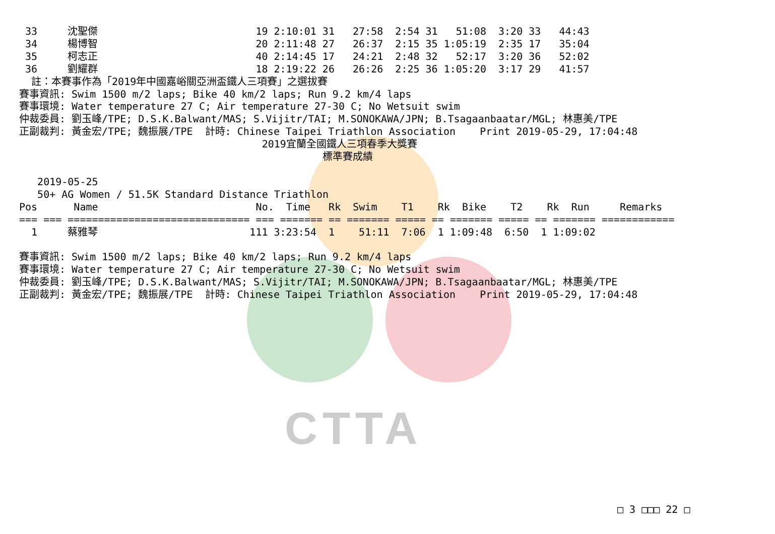CTTA
 33     沈聖傑                          19 2:10:01 31   27:58  2:54 31   51:08  3:20 33   44:43
 34     楊博智                          20 2:11:48 27   26:37  2:15 35 1:05:19  2:35 17   35:04
 35     柯志正                          40 2:14:45 17   24:21  2:48 32   52:17  3:20 36   52:02
 36     劉耀群                          18 2:19:22 26   26:26  2:25 36 1:05:20  3:17 29   41:57
  註：本賽事作為「2019年中國嘉峪關亞洲盃鐵人三項賽」之選拔賽
賽事資訊: Swim 1500 m/2 laps; Bike 40 km/2 laps; Run 9.2 km/4 laps
賽事環境: Water temperature 27 C; Air temperature 27-30 C; No Wetsuit swim
仲裁委員: 劉玉峰/TPE; D.S.K.Balwant/MAS; S.Vijitr/TAI; M.SONOKAWA/JPN; B.Tsagaanbaatar/MGL; 林惠美/TPE
正副裁判: 黃金宏/TPE; 魏振展/TPE  計時: Chinese Taipei Triathlon Association    Print 2019-05-29, 17:04:48
                                        2019宜蘭全國鐵人三項春季大獎賽
                                                  標準賽成績

   2019-05-25
   50+ AG Women / 51.5K Standard Distance Triathlon
Pos      Name                          No.  Time   Rk  Swim    T1    Rk  Bike    T2    Rk  Run     Remarks
=== === ============================== === ======= == ======= ===== == ======= ===== == ======= ============
  1     蔡雅琴                         111 3:23:54  1    51:11  7:06  1 1:09:48  6:50  1 1:09:02

賽事資訊: Swim 1500 m/2 laps; Bike 40 km/2 laps; Run 9.2 km/4 laps
賽事環境: Water temperature 27 C; Air temperature 27-30 C; No Wetsuit swim
仲裁委員: 劉玉峰/TPE; D.S.K.Balwant/MAS; S.Vijitr/TAI; M.SONOKAWA/JPN; B.Tsagaanbaatar/MGL; 林惠美/TPE
正副裁判: 黃金宏/TPE; 魏振展/TPE  計時: Chinese Taipei Triathlon Association    Print 2019-05-29, 17:04:48
□ 3 □□□ 22 □